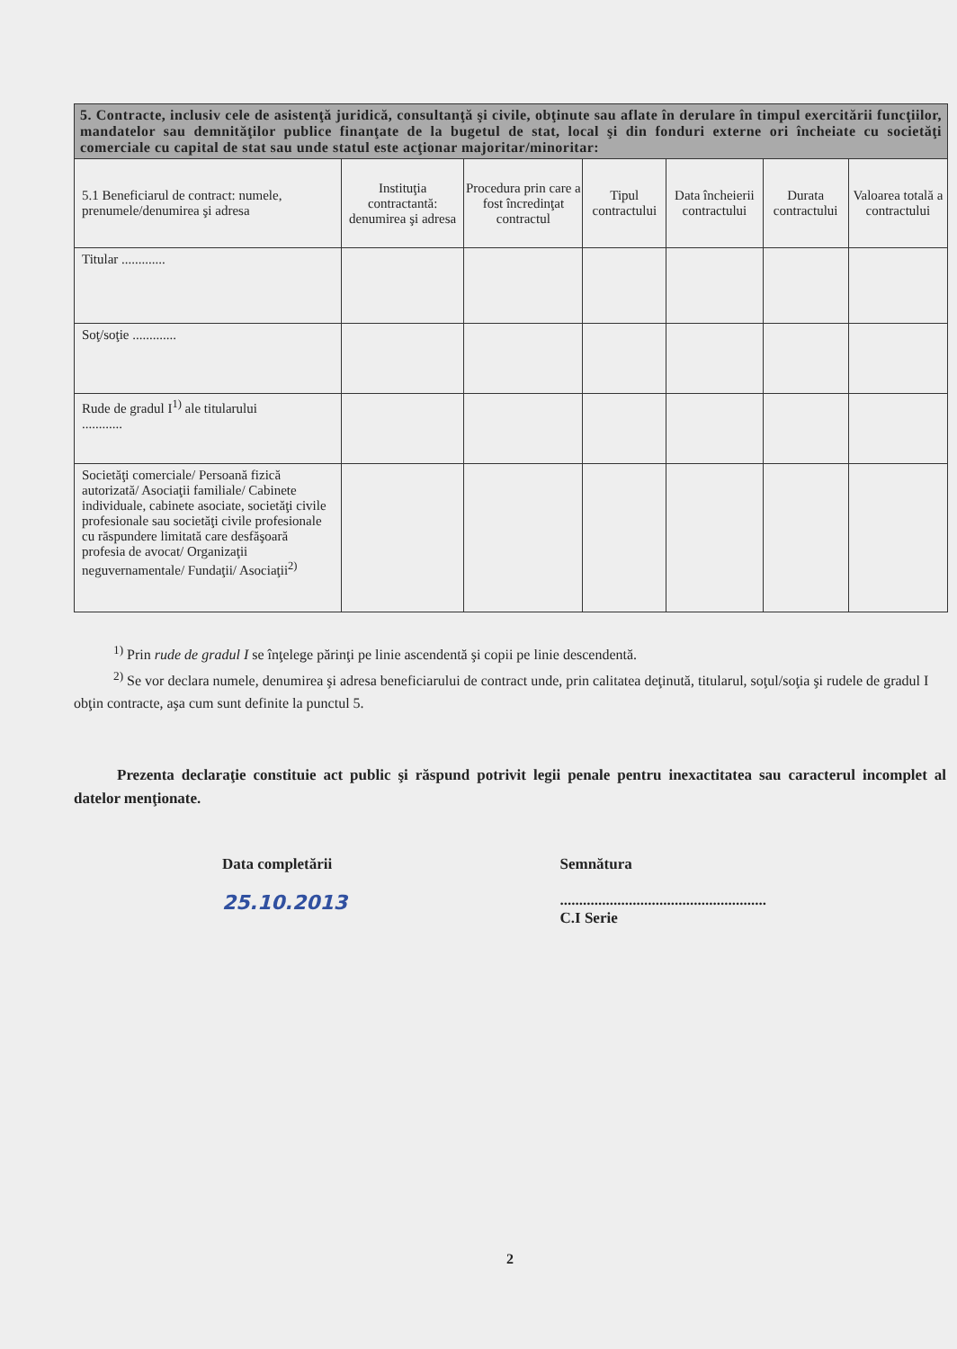| 5. Contracte, inclusiv cele de asistenţă juridică, consultanţă şi civile, obţinute sau aflate în derulare în timpul exercitării funcţiilor, mandatelor sau demnităţilor publice finanţate de la bugetul de stat, local şi din fonduri externe ori încheiate cu societăţi comerciale cu capital de stat sau unde statul este acţionar majoritar/minoritar: | | | | | | |
| 5.1 Beneficiarul de contract: numele, prenumele/denumirea şi adresa | Instituţia contractantă: denumirea şi adresa | Procedura prin care a fost încredinţat contractul | Tipul contractului | Data încheierii contractului | Durata contractului | Valoarea totală a contractului |
| Titular ............. | | | | | | |
| Soţ/soţie ............. | | | | | | |
| Rude de gradul I<sup>1)</sup> ale titularului ............ | | | | | | |
| Societăţi comerciale/ Persoană fizică autorizată/ Asociaţii familiale/ Cabinete individuale, cabinete asociate, societăţi civile profesionale sau societăţi civile profesionale cu răspundere limitată care desfăşoară profesia de avocat/ Organizaţii neguvernamentale/ Fundaţii/ Asociaţii<sup>2)</sup> | | | | | | |
<sup>1)</sup> Prin rude de gradul I se înţelege părinţi pe linie ascendentă şi copii pe linie descendentă.
<sup>2)</sup> Se vor declara numele, denumirea şi adresa beneficiarului de contract unde, prin calitatea deţinută, titularul, soţul/soţia şi rudele de gradul I obţin contracte, aşa cum sunt definite la punctul 5.
Prezenta declaraţie constituie act public şi răspund potrivit legii penale pentru inexactitatea sau caracterul incomplet al datelor menţionate.
Data completării
25.10.2013
Semnătura
......................................................
C.I Serie
2